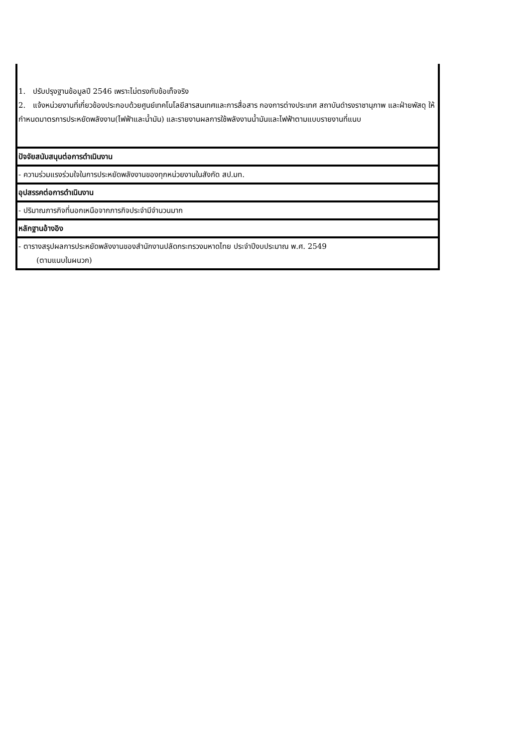| 1. ปรับปรุงฐานข้อมูลปี 2546 เพราะไม่ตรงกับข้อเท็จจริง 2. แจ้งหน่วยงานที่เกี่ยวข้องประกอบด้วยศูนย์เทคโนโลยีสารสนเทศและการสื่อสาร กองการต่างประเทศ สถาบันดำรงราชานุภาพ และฝ่ายพัสดุ ให้กำหนดมาตรการประหยัดพลังงาน(ไฟฟ้าและน้ำมัน) และรายงานผลการใช้พลังงานน้ำมันและไฟฟ้าตามแบบรายงานที่แนบ |
| ปัจจัยสนับสนุนต่อการดำเนินงาน |
| - ความร่วมแรงร่วมใจในการประหยัดพลังงานของทุกหน่วยงานในสังกัด สป.มท. |
| อุปสรรคต่อการดำเนินงาน |
| - ปริมาณภารกิจที่นอกเหนือจากภารกิจประจำมีจำนวนมาก |
| หลักฐานอ้างอิง |
| - ตารางสรุปผลการประหยัดพลังงานของสำนักงานปลัดกระทรวงมหาดไทย ประจำปีงบประมาณ พ.ศ. 2549 (ตามแนบในผนวก) |